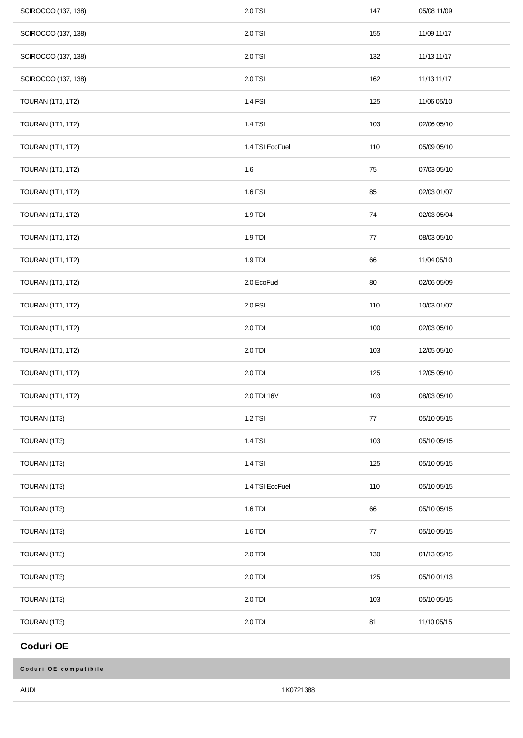| SCIROCCO (137, 138) | 2.0 TSI | 147 | 05/08 11/09 |
| SCIROCCO (137, 138) | 2.0 TSI | 155 | 11/09 11/17 |
| SCIROCCO (137, 138) | 2.0 TSI | 132 | 11/13 11/17 |
| SCIROCCO (137, 138) | 2.0 TSI | 162 | 11/13 11/17 |
| TOURAN (1T1, 1T2) | 1.4 FSI | 125 | 11/06 05/10 |
| TOURAN (1T1, 1T2) | 1.4 TSI | 103 | 02/06 05/10 |
| TOURAN (1T1, 1T2) | 1.4 TSI EcoFuel | 110 | 05/09 05/10 |
| TOURAN (1T1, 1T2) | 1.6 | 75 | 07/03 05/10 |
| TOURAN (1T1, 1T2) | 1.6 FSI | 85 | 02/03 01/07 |
| TOURAN (1T1, 1T2) | 1.9 TDI | 74 | 02/03 05/04 |
| TOURAN (1T1, 1T2) | 1.9 TDI | 77 | 08/03 05/10 |
| TOURAN (1T1, 1T2) | 1.9 TDI | 66 | 11/04 05/10 |
| TOURAN (1T1, 1T2) | 2.0 EcoFuel | 80 | 02/06 05/09 |
| TOURAN (1T1, 1T2) | 2.0 FSI | 110 | 10/03 01/07 |
| TOURAN (1T1, 1T2) | 2.0 TDI | 100 | 02/03 05/10 |
| TOURAN (1T1, 1T2) | 2.0 TDI | 103 | 12/05 05/10 |
| TOURAN (1T1, 1T2) | 2.0 TDI | 125 | 12/05 05/10 |
| TOURAN (1T1, 1T2) | 2.0 TDI 16V | 103 | 08/03 05/10 |
| TOURAN (1T3) | 1.2 TSI | 77 | 05/10 05/15 |
| TOURAN (1T3) | 1.4 TSI | 103 | 05/10 05/15 |
| TOURAN (1T3) | 1.4 TSI | 125 | 05/10 05/15 |
| TOURAN (1T3) | 1.4 TSI EcoFuel | 110 | 05/10 05/15 |
| TOURAN (1T3) | 1.6 TDI | 66 | 05/10 05/15 |
| TOURAN (1T3) | 1.6 TDI | 77 | 05/10 05/15 |
| TOURAN (1T3) | 2.0 TDI | 130 | 01/13 05/15 |
| TOURAN (1T3) | 2.0 TDI | 125 | 05/10 01/13 |
| TOURAN (1T3) | 2.0 TDI | 103 | 05/10 05/15 |
| TOURAN (1T3) | 2.0 TDI | 81 | 11/10 05/15 |
Coduri OE
| Coduri OE compatibile | |
| --- | --- |
| AUDI | 1K0721388 |